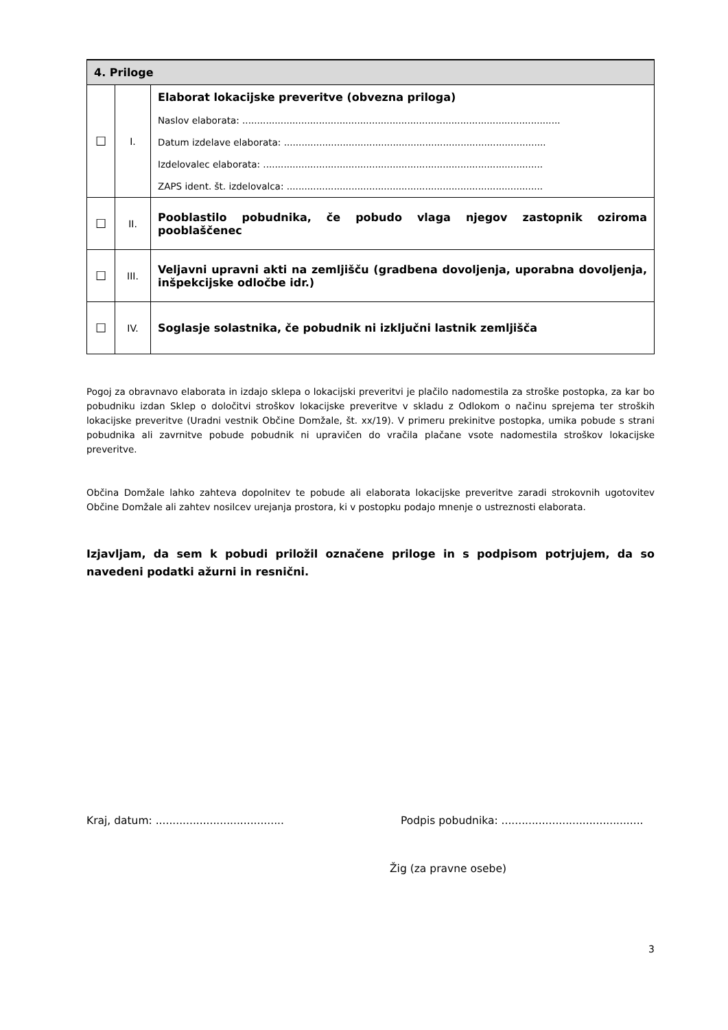| 4. Priloge | | |
| --- | --- | --- |
| ☐ | I. | Elaborat lokacijske preveritve (obvezna priloga) Naslov elaborata: ............................................................................................................ Datum izdelave elaborata: ......................................................................................... Izdelovalec elaborata: ............................................................................................... ZAPS ident. št. izdelovalca: ....................................................................................... |
| ☐ | II. | Pooblastilo pobudnika, če pobudo vlaga njegov zastopnik oziroma pooblaščenec |
| ☐ | III. | Veljavni upravni akti na zemljišču (gradbena dovoljenja, uporabna dovoljenja, inšpekcijske odločbe idr.) |
| ☐ | IV. | Soglasje solastnika, če pobudnik ni izključni lastnik zemljišča |
Pogoj za obravnavo elaborata in izdajo sklepa o lokacijski preveritvi je plačilo nadomestila za stroške postopka, za kar bo pobudniku izdan Sklep o določitvi stroškov lokacijske preveritve v skladu z Odlokom o načinu sprejema ter stroških lokacijske preveritve (Uradni vestnik Občine Domžale, št. xx/19). V primeru prekinitve postopka, umika pobude s strani pobudnika ali zavrnitve pobude pobudnik ni upravičen do vračila plačane vsote nadomestila stroškov lokacijske preveritve.
Občina Domžale lahko zahteva dopolnitev te pobude ali elaborata lokacijske preveritve zaradi strokovnih ugotovitev Občine Domžale ali zahtev nosilcev urejanja prostora, ki v postopku podajo mnenje o ustreznosti elaborata.
Izjavljam, da sem k pobudi priložil označene priloge in s podpisom potrjujem, da so navedeni podatki ažurni in resnični.
Kraj, datum: ...................................... Podpis pobudnika: ..........................................
Žig (za pravne osebe)
3